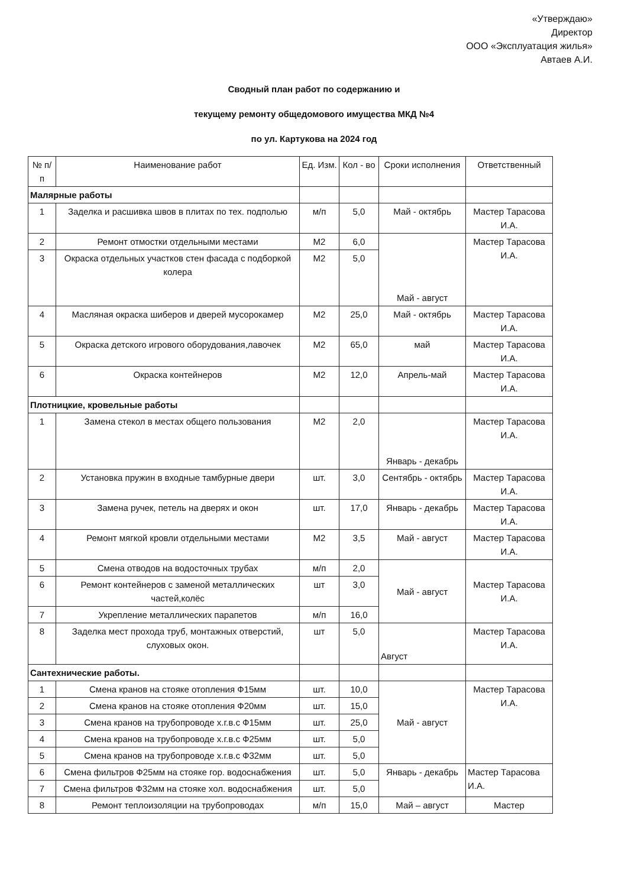«Утверждаю»
Директор
ООО «Эксплуатация жилья»
Автаев А.И.
Сводный план работ по содержанию и
текущему ремонту общедомового имущества МКД №4
по ул. Картукова на 2024 год
| № п/п | Наименование работ | Ед. Изм. | Кол - во | Сроки исполнения | Ответственный |
| --- | --- | --- | --- | --- | --- |
| Малярные работы | | | | | |
| 1 | Заделка и расшивка швов в плитах по тех. подполью | м/п | 5,0 | Май - октябрь | Мастер Тарасова И.А. |
| 2 | Ремонт отмостки отдельными местами | М2 | 6,0 | Май - август | Мастер Тарасова И.А. |
| 3 | Окраска отдельных участков стен фасада с подборкой колера | М2 | 5,0 | | |
| 4 | Масляная окраска шиберов и дверей мусорокамер | М2 | 25,0 | Май - октябрь | Мастер Тарасова И.А. |
| 5 | Окраска детского игрового оборудования,лавочек | М2 | 65,0 | май | Мастер Тарасова И.А. |
| 6 | Окраска контейнеров | М2 | 12,0 | Апрель-май | Мастер Тарасова И.А. |
| Плотницкие, кровельные работы | | | | | |
| 1 | Замена стекол в местах общего пользования | М2 | 2,0 | Январь - декабрь | Мастер Тарасова И.А. |
| 2 | Установка пружин в входные тамбурные двери | шт. | 3,0 | Сентябрь - октябрь | Мастер Тарасова И.А. |
| 3 | Замена ручек, петель на дверях и окон | шт. | 17,0 | Январь - декабрь | Мастер Тарасова И.А. |
| 4 | Ремонт мягкой кровли отдельными местами | М2 | 3,5 | Май - август | Мастер Тарасова И.А. |
| 5 | Смена отводов на водосточных трубах | м/п | 2,0 | Май - август | Мастер Тарасова И.А. |
| 6 | Ремонт контейнеров с заменой металлических частей,колёс | шт | 3,0 | | |
| 7 | Укрепление металлических парапетов | м/п | 16,0 | | |
| 8 | Заделка мест прохода труб, монтажных отверстий, слуховых окон. | шт | 5,0 | Август | Мастер Тарасова И.А. |
| Сантехнические работы. | | | | | |
| 1 | Смена кранов на стояке отопления Ф15мм | шт. | 10,0 | Май - август | Мастер Тарасова И.А. |
| 2 | Смена кранов на стояке отопления Ф20мм | шт. | 15,0 | | |
| 3 | Смена кранов на трубопроводе х.г.в.с Ф15мм | шт. | 25,0 | | |
| 4 | Смена кранов на трубопроводе х.г.в.с Ф25мм | шт. | 5,0 | | |
| 5 | Смена кранов на трубопроводе х.г.в.с Ф32мм | шт. | 5,0 | | |
| 6 | Смена фильтров Ф25мм на стояке гор. водоснабжения | шт. | 5,0 | Январь - декабрь | Мастер Тарасова И.А. |
| 7 | Смена фильтров Ф32мм на стояке хол. водоснабжения | шт. | 5,0 | | |
| 8 | Ремонт теплоизоляции на трубопроводах | м/п | 15,0 | Май – август | Мастер |